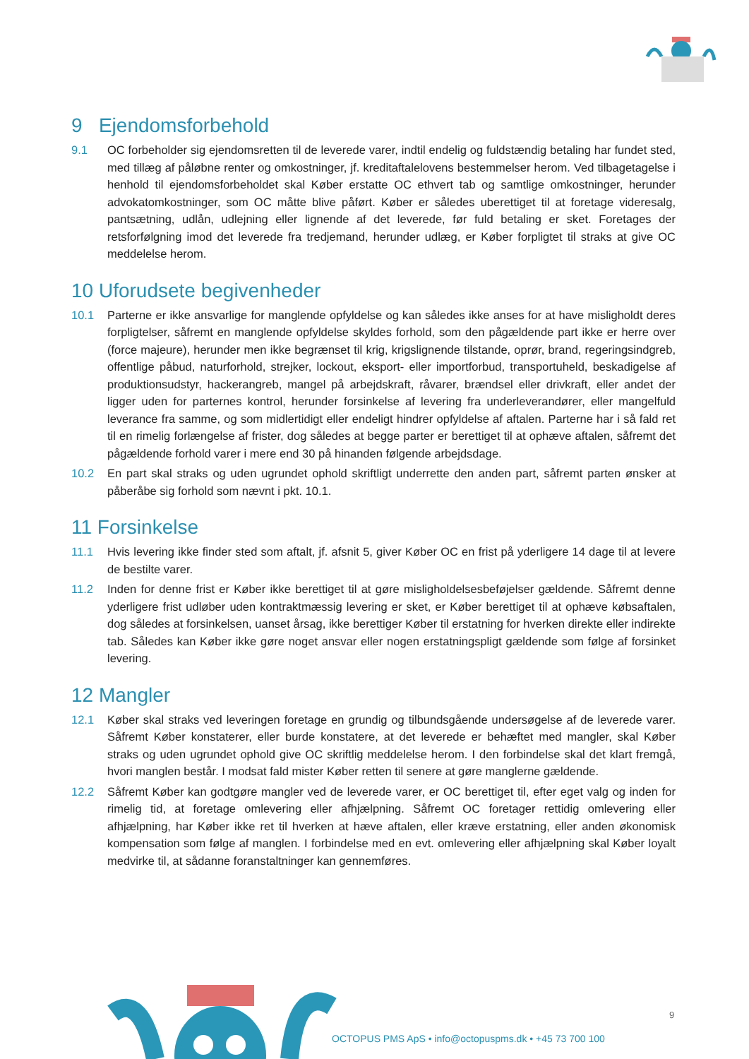9 Ejendomsforbehold
9.1 OC forbeholder sig ejendomsretten til de leverede varer, indtil endelig og fuldstændig betaling har fundet sted, med tillæg af påløbne renter og omkostninger, jf. kreditaftalelovens bestemmelser herom. Ved tilbagetagelse i henhold til ejendomsforbeholdet skal Køber erstatte OC ethvert tab og samtlige omkostninger, herunder advokatomkostninger, som OC måtte blive påført. Køber er således uberettiget til at foretage videresalg, pantsætning, udlån, udlejning eller lignende af det leverede, før fuld betaling er sket. Foretages der retsforfølgning imod det leverede fra tredjemand, herunder udlæg, er Køber forpligtet til straks at give OC meddelelse herom.
10 Uforudsete begivenheder
10.1 Parterne er ikke ansvarlige for manglende opfyldelse og kan således ikke anses for at have misligholdt deres forpligtelser, såfremt en manglende opfyldelse skyldes forhold, som den pågældende part ikke er herre over (force majeure), herunder men ikke begrænset til krig, krigslignende tilstande, oprør, brand, regeringsindgreb, offentlige påbud, naturforhold, strejker, lockout, eksport- eller importforbud, transportuheld, beskadigelse af produktionsudstyr, hackerangreb, mangel på arbejdskraft, råvarer, brændsel eller drivkraft, eller andet der ligger uden for parternes kontrol, herunder forsinkelse af levering fra underleverandører, eller mangelfuld leverance fra samme, og som midlertidigt eller endeligt hindrer opfyldelse af aftalen. Parterne har i så fald ret til en rimelig forlængelse af frister, dog således at begge parter er berettiget til at ophæve aftalen, såfremt det pågældende forhold varer i mere end 30 på hinanden følgende arbejdsdage.
10.2 En part skal straks og uden ugrundet ophold skriftligt underrette den anden part, såfremt parten ønsker at påberåbe sig forhold som nævnt i pkt. 10.1.
11 Forsinkelse
11.1 Hvis levering ikke finder sted som aftalt, jf. afsnit 5, giver Køber OC en frist på yderligere 14 dage til at levere de bestilte varer.
11.2 Inden for denne frist er Køber ikke berettiget til at gøre misligholdelsesbeføjelser gældende. Såfremt denne yderligere frist udløber uden kontraktmæssig levering er sket, er Køber berettiget til at ophæve købsaftalen, dog således at forsinkelsen, uanset årsag, ikke berettiger Køber til erstatning for hverken direkte eller indirekte tab. Således kan Køber ikke gøre noget ansvar eller nogen erstatningspligt gældende som følge af forsinket levering.
12 Mangler
12.1 Køber skal straks ved leveringen foretage en grundig og tilbundsgående undersøgelse af de leverede varer. Såfremt Køber konstaterer, eller burde konstatere, at det leverede er behæftet med mangler, skal Køber straks og uden ugrundet ophold give OC skriftlig meddelelse herom. I den forbindelse skal det klart fremgå, hvori manglen består. I modsat fald mister Køber retten til senere at gøre manglerne gældende.
12.2 Såfremt Køber kan godtgøre mangler ved de leverede varer, er OC berettiget til, efter eget valg og inden for rimelig tid, at foretage omlevering eller afhjælpning. Såfremt OC foretager rettidig omlevering eller afhjælpning, har Køber ikke ret til hverken at hæve aftalen, eller kræve erstatning, eller anden økonomisk kompensation som følge af manglen. I forbindelse med en evt. omlevering eller afhjælpning skal Køber loyalt medvirke til, at sådanne foranstaltninger kan gennemføres.
9
OCTOPUS PMS ApS • info@octopuspms.dk • +45 73 700 100